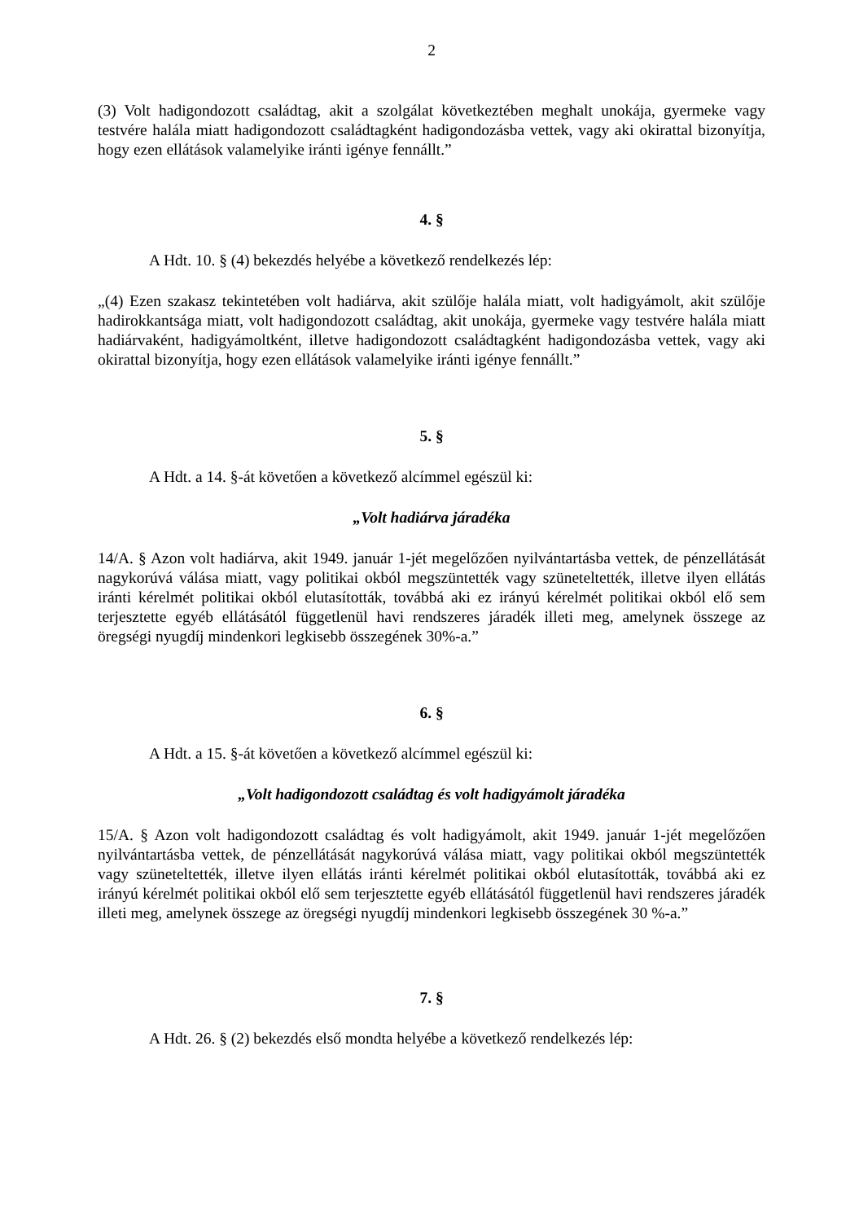2
(3) Volt hadigondozott családtag, akit a szolgálat következtében meghalt unokája, gyermeke vagy testvére halála miatt hadigondozott családtagként hadigondozásba vettek, vagy aki okirattal bizonyítja, hogy ezen ellátások valamelyike iránti igénye fennállt.”
4. §
A Hdt. 10. § (4) bekezdés helyébe a következő rendelkezés lép:
„(4) Ezen szakasz tekintetében volt hadiárva, akit szülője halála miatt, volt hadigyámolt, akit szülője hadirokkantsága miatt, volt hadigondozott családtag, akit unokája, gyermeke vagy testvére halála miatt hadiárvaként, hadigyámoltként, illetve hadigondozott családtagként hadigondozásba vettek, vagy aki okirattal bizonyítja, hogy ezen ellátások valamelyike iránti igénye fennállt.”
5. §
A Hdt. a 14. §-át követően a következő alcímmel egészül ki:
„Volt hadiárva járadéka
14/A. § Azon volt hadiárva, akit 1949. január 1-jét megelőzően nyilvántartásba vettek, de pénzellátását nagykorúvá válása miatt, vagy politikai okból megszüntették vagy szüneteltették, illetve ilyen ellátás iránti kérelmét politikai okból elutasították, továbbá aki ez irányú kérelmét politikai okból elő sem terjesztette egyéb ellátásától függetlenül havi rendszeres járadék illeti meg, amelynek összege az öregségi nyugdíj mindenkori legkisebb összegének 30%-a.”
6. §
A Hdt. a 15. §-át követően a következő alcímmel egészül ki:
„Volt hadigondozott családtag és volt hadigyámolt járadéka
15/A. § Azon volt hadigondozott családtag és volt hadigyámolt, akit 1949. január 1-jét megelőzően nyilvántartásba vettek, de pénzellátását nagykorúvá válása miatt, vagy politikai okból megszüntették vagy szüneteltették, illetve ilyen ellátás iránti kérelmét politikai okból elutasították, továbbá aki ez irányú kérelmét politikai okból elő sem terjesztette egyéb ellátásától függetlenül havi rendszeres járadék illeti meg, amelynek összege az öregségi nyugdíj mindenkori legkisebb összegének 30 %-a.”
7. §
A Hdt. 26. § (2) bekezdés első mondta helyébe a következő rendelkezés lép: